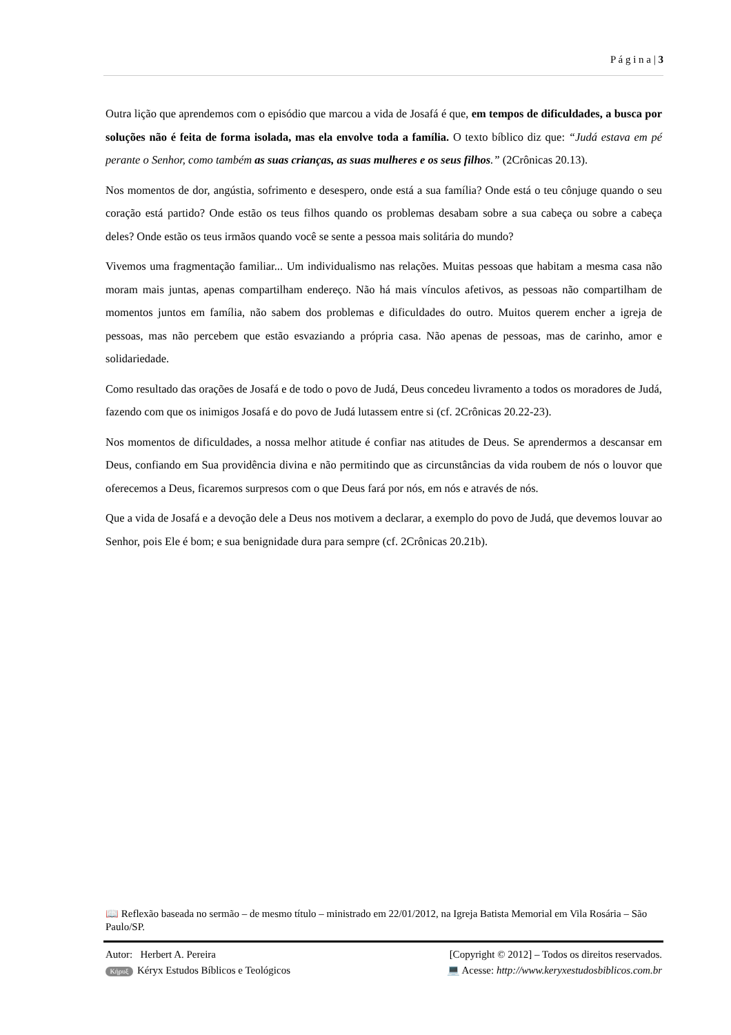P á g i n a | 3
Outra lição que aprendemos com o episódio que marcou a vida de Josafá é que, em tempos de dificuldades, a busca por soluções não é feita de forma isolada, mas ela envolve toda a família. O texto bíblico diz que: “Judá estava em pé perante o Senhor, como também as suas crianças, as suas mulheres e os seus filhos.” (2Crônicas 20.13).
Nos momentos de dor, angústia, sofrimento e desespero, onde está a sua família? Onde está o teu cônjuge quando o seu coração está partido? Onde estão os teus filhos quando os problemas desabam sobre a sua cabeça ou sobre a cabeça deles? Onde estão os teus irmãos quando você se sente a pessoa mais solitária do mundo?
Vivemos uma fragmentação familiar... Um individualismo nas relações. Muitas pessoas que habitam a mesma casa não moram mais juntas, apenas compartilham endereço. Não há mais vínculos afetivos, as pessoas não compartilham de momentos juntos em família, não sabem dos problemas e dificuldades do outro. Muitos querem encher a igreja de pessoas, mas não percebem que estão esvaziando a própria casa. Não apenas de pessoas, mas de carinho, amor e solidariedade.
Como resultado das orações de Josafá e de todo o povo de Judá, Deus concedeu livramento a todos os moradores de Judá, fazendo com que os inimigos Josafá e do povo de Judá lutassem entre si (cf. 2Crônicas 20.22-23).
Nos momentos de dificuldades, a nossa melhor atitude é confiar nas atitudes de Deus. Se aprendermos a descansar em Deus, confiando em Sua providência divina e não permitindo que as circunstâncias da vida roubem de nós o louvor que oferecemos a Deus, ficaremos surpresos com o que Deus fará por nós, em nós e através de nós.
Que a vida de Josafá e a devoção dele a Deus nos motivem a declarar, a exemplo do povo de Judá, que devemos louvar ao Senhor, pois Ele é bom; e sua benignidade dura para sempre (cf. 2Crônicas 20.21b).
📖 Reflexão baseada no sermão – de mesmo título – ministrado em 22/01/2012, na Igreja Batista Memorial em Vila Rosária – São Paulo/SP.
Autor: Herbert A. Pereira [Copyright © 2012] – Todos os direitos reservados.
Κήρυξ Kéryx Estudos Bíblicos e Teológicos 💻 Acesse: http://www.keryxestudosbiblicos.com.br